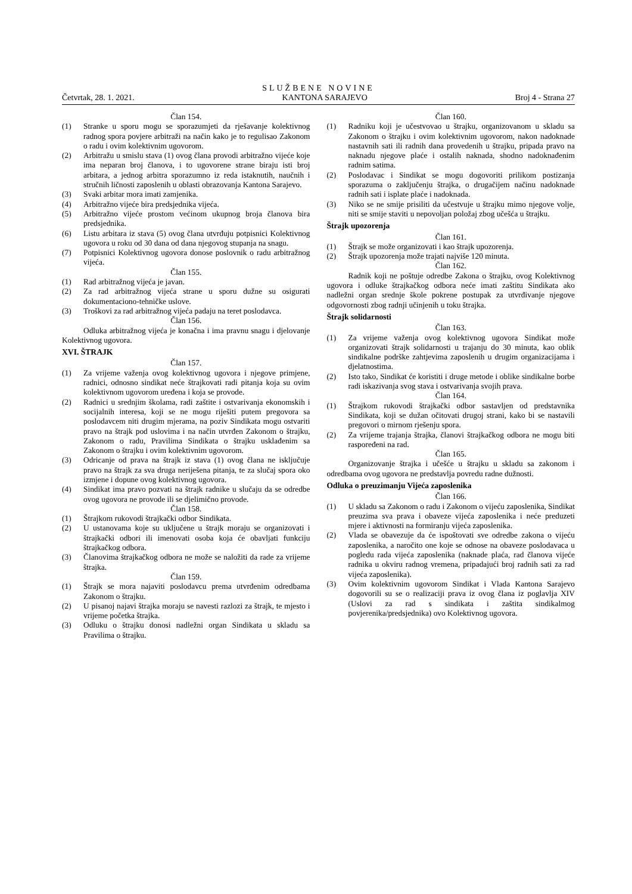SLUŽBENE NOVINE
Četvrtak, 28. 1. 2021. KANTONA SARAJEVO Broj 4 - Strana 27
Član 154.
(1) Stranke u sporu mogu se sporazumjeti da rješavanje kolektivnog radnog spora povjere arbitraži na način kako je to regulisao Zakonom o radu i ovim kolektivnim ugovorom.
(2) Arbitražu u smislu stava (1) ovog člana provodi arbitražno vijeće koje ima neparan broj članova, i to ugovorene strane biraju isti broj arbitara, a jednog arbitra sporazumno iz reda istaknutih, naučnih i stručnih ličnosti zaposlenih u oblasti obrazovanja Kantona Sarajevo.
(3) Svaki arbitar mora imati zamjenika.
(4) Arbitražno vijeće bira predsjednika vijeća.
(5) Arbitražno vijeće prostom većinom ukupnog broja članova bira predsjednika.
(6) Listu arbitara iz stava (5) ovog člana utvrđuju potpisnici Kolektivnog ugovora u roku od 30 dana od dana njegovog stupanja na snagu.
(7) Potpisnici Kolektivnog ugovora donose poslovnik o radu arbitražnog vijeća.
Član 155.
(1) Rad arbitražnog vijeća je javan.
(2) Za rad arbitražnog vijeća strane u sporu dužne su osigurati dokumentaciono-tehničke uslove.
(3) Troškovi za rad arbitražnog vijeća padaju na teret poslodavca.
Član 156.
Odluka arbitražnog vijeća je konačna i ima pravnu snagu i djelovanje Kolektivnog ugovora.
XVI. ŠTRAJK
Član 157.
(1) Za vrijeme važenja ovog kolektivnog ugovora i njegove primjene, radnici, odnosno sindikat neće štrajkovati radi pitanja koja su ovim kolektivnom ugovorom uređena i koja se provode.
(2) Radnici u srednjim školama, radi zaštite i ostvarivanja ekonomskih i socijalnih interesa, koji se ne mogu riješiti putem pregovora sa poslodavcem niti drugim mjerama, na poziv Sindikata mogu ostvariti pravo na štrajk pod uslovima i na način utvrđen Zakonom o štrajku, Zakonom o radu, Pravilima Sindikata o štrajku usklađenim sa Zakonom o štrajku i ovim kolektivnim ugovorom.
(3) Odricanje od prava na štrajk iz stava (1) ovog člana ne isključuje pravo na štrajk za sva druga neriješena pitanja, te za slučaj spora oko izmjene i dopune ovog kolektivnog ugovora.
(4) Sindikat ima pravo pozvati na štrajk radnike u slučaju da se odredbe ovog ugovora ne provode ili se djelimično provode.
Član 158.
(1) Štrajkom rukovodi štrajkački odbor Sindikata.
(2) U ustanovama koje su uključene u štrajk moraju se organizovati i štrajkački odbori ili imenovati osoba koja će obavljati funkciju štrajkačkog odbora.
(3) Članovima štrajkačkog odbora ne može se naložiti da rade za vrijeme štrajka.
Član 159.
(1) Štrajk se mora najaviti poslodavcu prema utvrđenim odredbama Zakonom o štrajku.
(2) U pisanoj najavi štrajka moraju se navesti razlozi za štrajk, te mjesto i vrijeme početka štrajka.
(3) Odluku o štrajku donosi nadležni organ Sindikata u skladu sa Pravilima o štrajku.
Član 160.
(1) Radniku koji je učestvovao u štrajku, organizovanom u skladu sa Zakonom o štrajku i ovim kolektivnim ugovorom, nakon nadoknade nastavnih sati ili radnih dana provedenih u štrajku, pripada pravo na naknadu njegove plaće i ostalih naknada, shodno nadoknađenim radnim satima.
(2) Poslodavac i Sindikat se mogu dogovoriti prilikom postizanja sporazuma o zaključenju štrajka, o drugačijem načinu nadoknade radnih sati i isplate plaće i nadoknada.
(3) Niko se ne smije prisiliti da učestvuje u štrajku mimo njegove volje, niti se smije staviti u nepovoljan položaj zbog učešća u štrajku.
Štrajk upozorenja
Član 161.
(1) Štrajk se može organizovati i kao štrajk upozorenja.
(2) Štrajk upozorenja može trajati najviše 120 minuta.
Član 162.
Radnik koji ne poštuje odredbe Zakona o štrajku, ovog Kolektivnog ugovora i odluke štrajkačkog odbora neće imati zaštitu Sindikata ako nadležni organ srednje škole pokrene postupak za utvrđivanje njegove odgovornosti zbog radnji učinjenih u toku štrajka.
Štrajk solidarnosti
Član 163.
(1) Za vrijeme važenja ovog kolektivnog ugovora Sindikat može organizovati štrajk solidarnosti u trajanju do 30 minuta, kao oblik sindikalne podrške zahtjevima zaposlenih u drugim organizacijama i djelatnostima.
(2) Isto tako, Sindikat će koristiti i druge metode i oblike sindikalne borbe radi iskazivanja svog stava i ostvarivanja svojih prava.
Član 164.
(1) Štrajkom rukovodi štrajkački odbor sastavljen od predstavnika Sindikata, koji se dužan očitovati drugoj strani, kako bi se nastavili pregovori o mirnom rješenju spora.
(2) Za vrijeme trajanja štrajka, članovi štrajkačkog odbora ne mogu biti raspoređeni na rad.
Član 165.
Organizovanje štrajka i učešće u štrajku u skladu sa zakonom i odredbama ovog ugovora ne predstavlja povredu radne dužnosti.
Odluka o preuzimanju Vijeća zaposlenika
Član 166.
(1) U skladu sa Zakonom o radu i Zakonom o vijeću zaposlenika, Sindikat preuzima sva prava i obaveze vijeća zaposlenika i neće preduzeti mjere i aktivnosti na formiranju vijeća zaposlenika.
(2) Vlada se obavezuje da će ispoštovati sve odredbe zakona o vijeću zaposlenika, a naročito one koje se odnose na obaveze poslodavaca u pogledu rada vijeća zaposlenika (naknade plaća, rad članova vijeće radnika u okviru radnog vremena, pripadajući broj radnih sati za rad vijeća zaposlenika).
(3) Ovim kolektivnim ugovorom Sindikat i Vlada Kantona Sarajevo dogovorili su se o realizaciji prava iz ovog člana iz poglavlja XIV (Uslovi za rad s sindikata i zaštita sindikalmog povjerenika/predsjednika) ovo Kolektivnog ugovora.